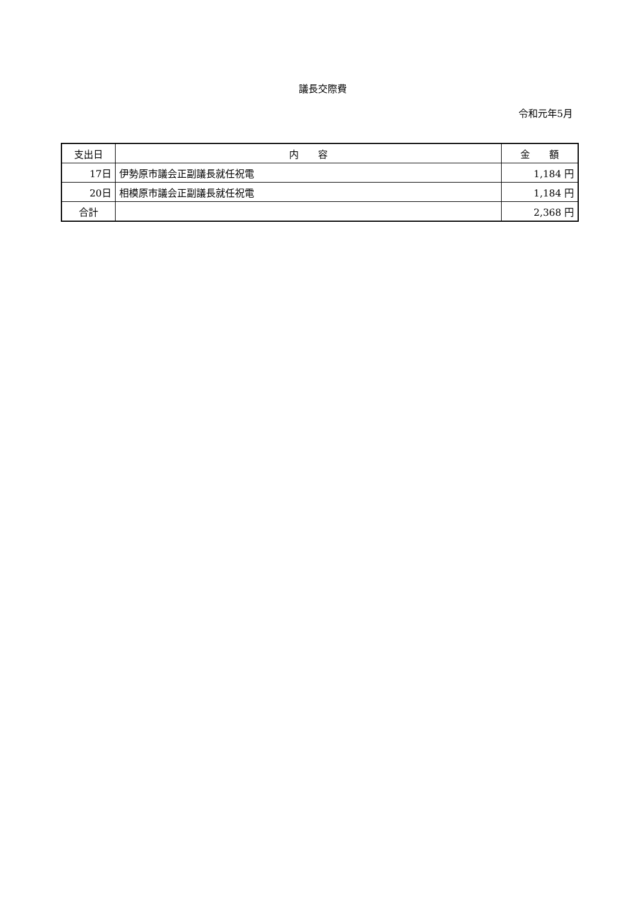議長交際費
令和元年5月
| 支出日 | 内 容 | 金 額 |
| --- | --- | --- |
| 17日 | 伊勢原市議会正副議長就任祝電 | 1,184 円 |
| 20日 | 相模原市議会正副議長就任祝電 | 1,184 円 |
| 合計 | | 2,368 円 |